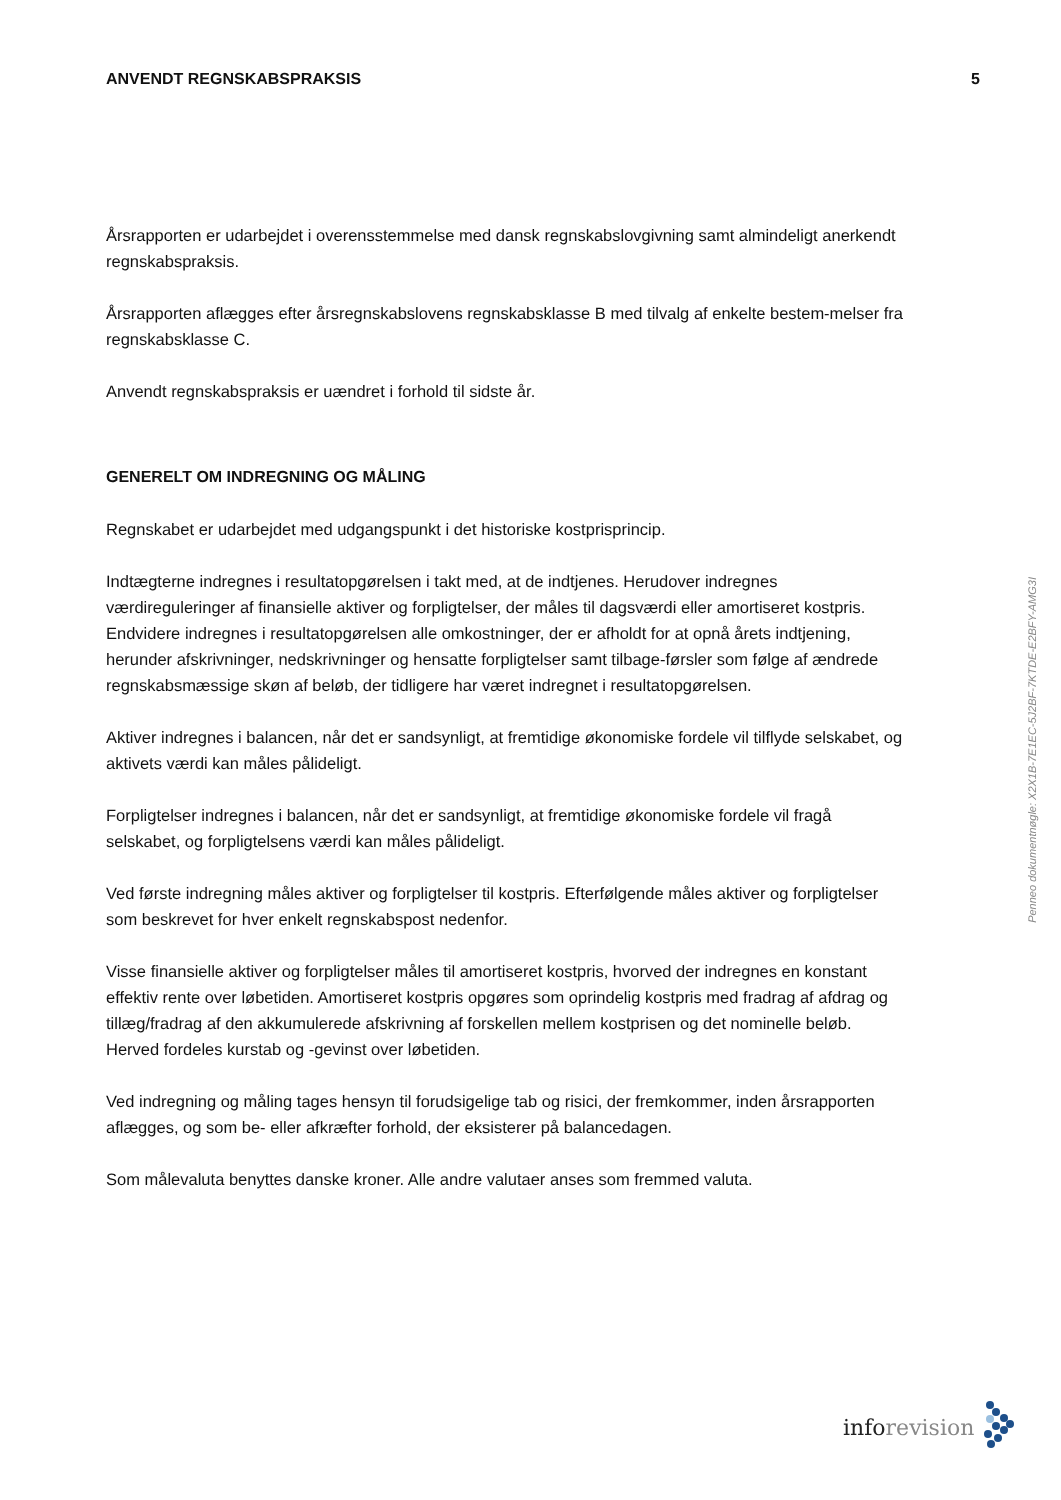ANVENDT REGNSKABSPRAKSIS 5
Årsrapporten er udarbejdet i overensstemmelse med dansk regnskabslovgivning samt almindeligt anerkendt regnskabspraksis.
Årsrapporten aflægges efter årsregnskabslovens regnskabsklasse B med tilvalg af enkelte bestem-melser fra regnskabsklasse C.
Anvendt regnskabspraksis er uændret i forhold til sidste år.
GENERELT OM INDREGNING OG MÅLING
Regnskabet er udarbejdet med udgangspunkt i det historiske kostprisprincip.
Indtægterne indregnes i resultatopgørelsen i takt med, at de indtjenes. Herudover indregnes værdireguleringer af finansielle aktiver og forpligtelser, der måles til dagsværdi eller amortiseret kostpris. Endvidere indregnes i resultatopgørelsen alle omkostninger, der er afholdt for at opnå årets indtjening, herunder afskrivninger, nedskrivninger og hensatte forpligtelser samt tilbage-førsler som følge af ændrede regnskabsmæssige skøn af beløb, der tidligere har været indregnet i resultatopgørelsen.
Aktiver indregnes i balancen, når det er sandsynligt, at fremtidige økonomiske fordele vil tilflyde selskabet, og aktivets værdi kan måles pålideligt.
Forpligtelser indregnes i balancen, når det er sandsynligt, at fremtidige økonomiske fordele vil fragå selskabet, og forpligtelsens værdi kan måles pålideligt.
Ved første indregning måles aktiver og forpligtelser til kostpris. Efterfølgende måles aktiver og forpligtelser som beskrevet for hver enkelt regnskabspost nedenfor.
Visse finansielle aktiver og forpligtelser måles til amortiseret kostpris, hvorved der indregnes en konstant effektiv rente over løbetiden. Amortiseret kostpris opgøres som oprindelig kostpris med fradrag af afdrag og tillæg/fradrag af den akkumulerede afskrivning af forskellen mellem kostprisen og det nominelle beløb. Herved fordeles kurstab og -gevinst over løbetiden.
Ved indregning og måling tages hensyn til forudsigelige tab og risici, der fremkommer, inden årsrapporten aflægges, og som be- eller afkræfter forhold, der eksisterer på balancedagen.
Som målevaluta benyttes danske kroner. Alle andre valutaer anses som fremmed valuta.
Penneo dokumentnøgle: X2X1B-7E1EC-5J2BF-7KTDE-E2BFY-AMG3I
info revision